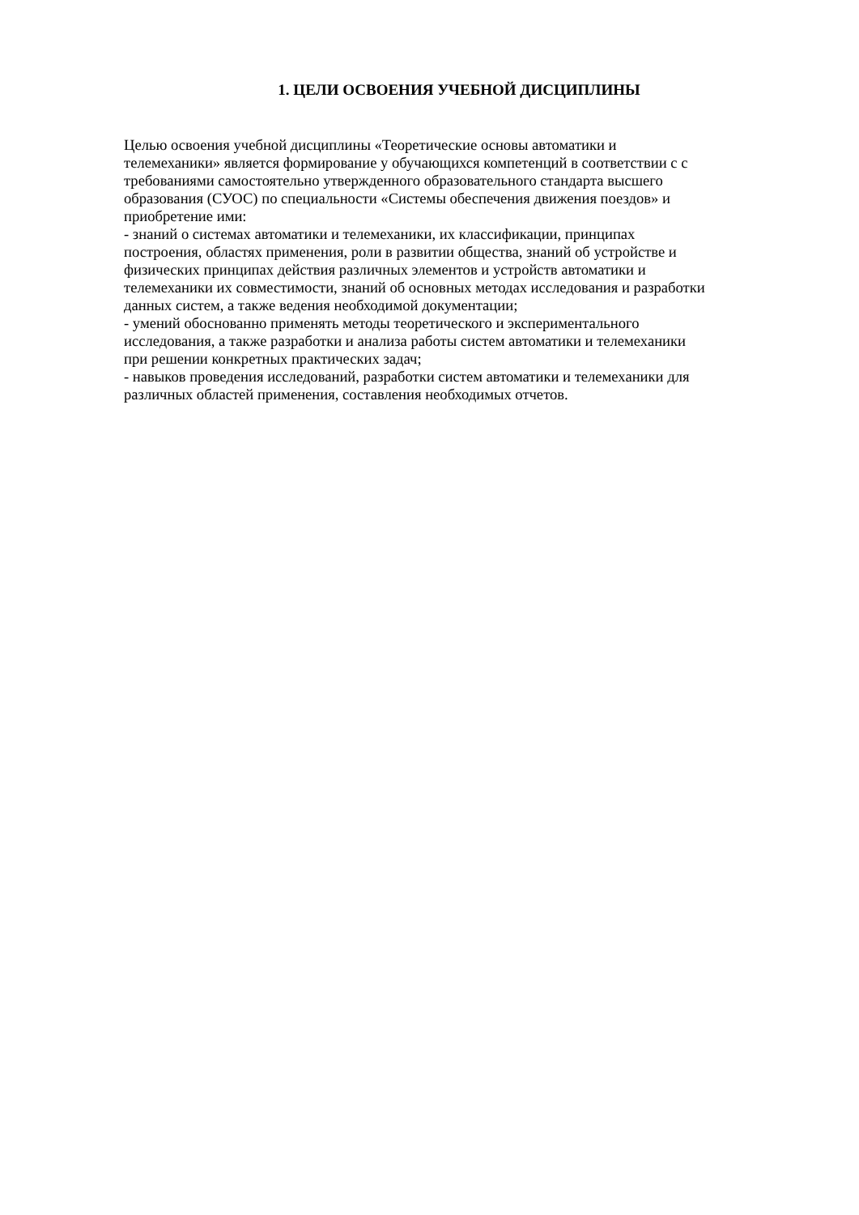1. ЦЕЛИ ОСВОЕНИЯ УЧЕБНОЙ ДИСЦИПЛИНЫ
Целью освоения учебной дисциплины «Теоретические основы автоматики и
телемеханики» является формирование у обучающихся компетенций в соответствии с с
требованиями самостоятельно утвержденного образовательного стандарта высшего
образования (СУОС) по специальности «Системы обеспечения движения поездов» и
приобретение ими:
- знаний о системах автоматики и телемеханики, их классификации, принципах
построения, областях применения, роли в развитии общества, знаний об устройстве и
физических принципах действия различных элементов и устройств автоматики и
телемеханики их совместимости, знаний об основных методах исследования и разработки
данных систем, а также ведения необходимой документации;
- умений обоснованно применять методы теоретического и экспериментального
исследования, а также разработки и анализа работы систем автоматики и телемеханики
при решении конкретных практических задач;
- навыков проведения исследований, разработки систем автоматики и телемеханики для
различных областей применения, составления необходимых отчетов.